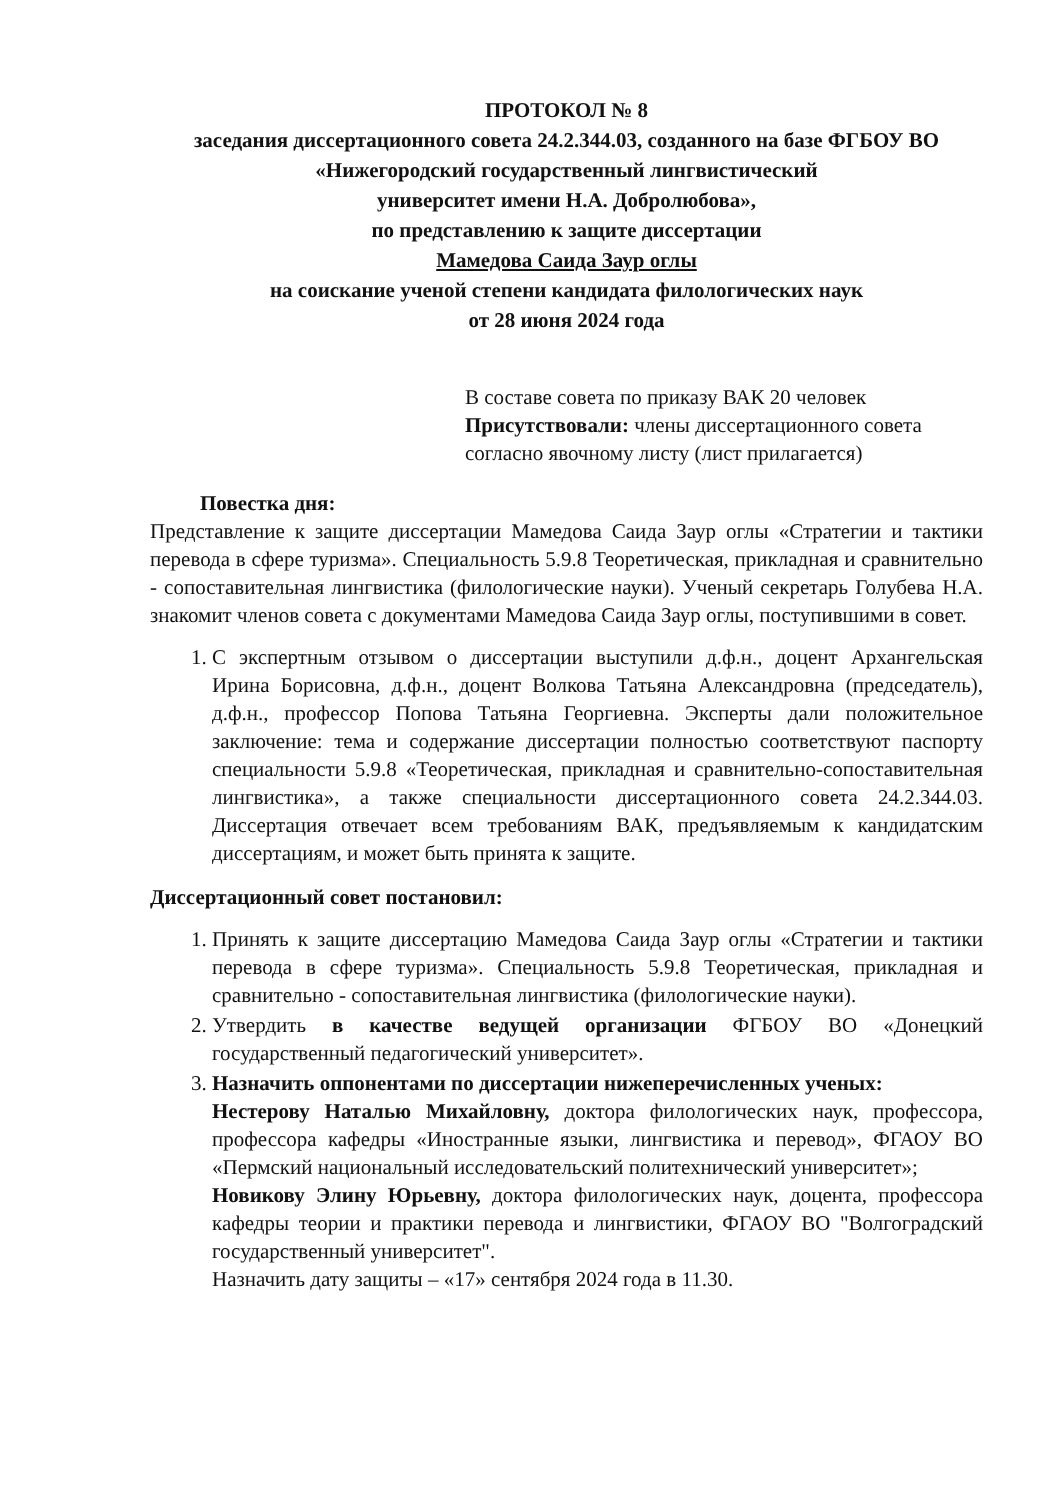ПРОТОКОЛ № 8
заседания диссертационного совета 24.2.344.03, созданного на базе ФГБОУ ВО
«Нижегородский государственный лингвистический
университет имени Н.А. Добролюбова»,
по представлению к защите диссертации
Мамедова Саида Заур оглы
на соискание ученой степени кандидата филологических наук
от 28 июня 2024 года
В составе совета по приказу ВАК 20 человек
Присутствовали: члены диссертационного совета согласно явочному листу (лист прилагается)
Повестка дня:
Представление к защите диссертации Мамедова Саида Заур оглы «Стратегии и тактики перевода в сфере туризма». Специальность 5.9.8 Теоретическая, прикладная и сравнительно - сопоставительная лингвистика (филологические науки). Ученый секретарь Голубева Н.А. знакомит членов совета с документами Мамедова Саида Заур оглы, поступившими в совет.
1. С экспертным отзывом о диссертации выступили д.ф.н., доцент Архангельская Ирина Борисовна, д.ф.н., доцент Волкова Татьяна Александровна (председатель), д.ф.н., профессор Попова Татьяна Георгиевна. Эксперты дали положительное заключение: тема и содержание диссертации полностью соответствуют паспорту специальности 5.9.8 «Теоретическая, прикладная и сравнительно-сопоставительная лингвистика», а также специальности диссертационного совета 24.2.344.03. Диссертация отвечает всем требованиям ВАК, предъявляемым к кандидатским диссертациям, и может быть принята к защите.
Диссертационный совет постановил:
1. Принять к защите диссертацию Мамедова Саида Заур оглы «Стратегии и тактики перевода в сфере туризма». Специальность 5.9.8 Теоретическая, прикладная и сравнительно - сопоставительная лингвистика (филологические науки).
2. Утвердить в качестве ведущей организации ФГБОУ ВО «Донецкий государственный педагогический университет».
3. Назначить оппонентами по диссертации нижеперечисленных ученых:
Нестерову Наталью Михайловну, доктора филологических наук, профессора, профессора кафедры «Иностранные языки, лингвистика и перевод», ФГАОУ ВО «Пермский национальный исследовательский политехнический университет»;
Новикову Элину Юрьевну, доктора филологических наук, доцента, профессора кафедры теории и практики перевода и лингвистики, ФГАОУ ВО "Волгоградский государственный университет".
Назначить дату защиты – «17» сентября 2024 года в 11.30.